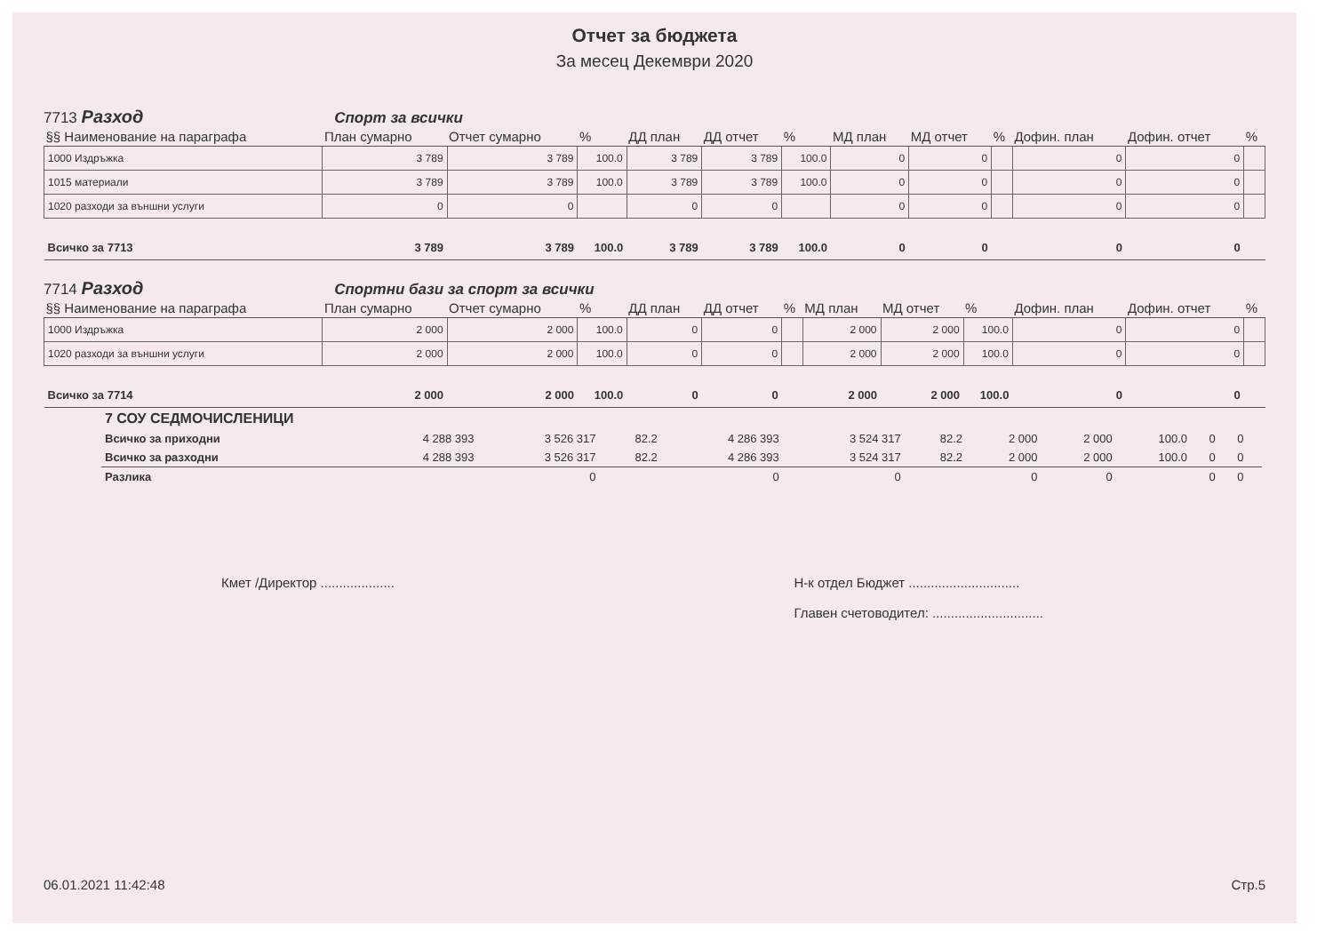Отчет за бюджета
За месец Декември 2020
7713 Разход Спорт за всички
| §§ Наименование на параграфа | План сумарно | Отчет сумарно | % | ДД план | ДД отчет | % | МД план | МД отчет | % | Дофин. план | Дофин. отчет | % |
| --- | --- | --- | --- | --- | --- | --- | --- | --- | --- | --- | --- | --- |
| 1000 Издръжка | 3 789 | 3 789 | 100.0 | 3 789 | 3 789 | 100.0 | 0 | 0 | | 0 | 0 | |
| 1015 материали | 3 789 | 3 789 | 100.0 | 3 789 | 3 789 | 100.0 | 0 | 0 | | 0 | 0 | |
| 1020 разходи за външни услуги | 0 | 0 | | 0 | 0 | | 0 | 0 | | 0 | 0 | |
| Всичко за 7713 | 3 789 | 3 789 | 100.0 | 3 789 | 3 789 | 100.0 | 0 | 0 | | 0 | 0 | |
7714 Разход Спортни бази за спорт за всички
| §§ Наименование на параграфа | План сумарно | Отчет сумарно | % | ДД план | ДД отчет | % | МД план | МД отчет | % | Дофин. план | Дофин. отчет | % |
| --- | --- | --- | --- | --- | --- | --- | --- | --- | --- | --- | --- | --- |
| 1000 Издръжка | 2 000 | 2 000 | 100.0 | 0 | 0 | | 2 000 | 2 000 | 100.0 | 0 | 0 | |
| 1020 разходи за външни услуги | 2 000 | 2 000 | 100.0 | 0 | 0 | | 2 000 | 2 000 | 100.0 | 0 | 0 | |
| Всичко за 7714 | 2 000 | 2 000 | 100.0 | 0 | 0 | | 2 000 | 2 000 | 100.0 | 0 | 0 | |
| 7 СОУ СЕДМОЧИСЛЕНИЦИ | | | | | | | | | | | | |
| Всичко за приходни | 4 288 393 | 3 526 317 | 82.2 | 4 286 393 | 3 524 317 | 82.2 | 2 000 | 2 000 | 100.0 | 0 | 0 | |
| Всичко за разходни | 4 288 393 | 3 526 317 | 82.2 | 4 286 393 | 3 524 317 | 82.2 | 2 000 | 2 000 | 100.0 | 0 | 0 | |
| Разлика | | 0 | | 0 | 0 | | 0 | 0 | | 0 | 0 | |
Кмет /Директор ....................
Н-к отдел Бюджет ..............................
Главен счетоводител: ..............................
06.01.2021 11:42:48 Стр.5